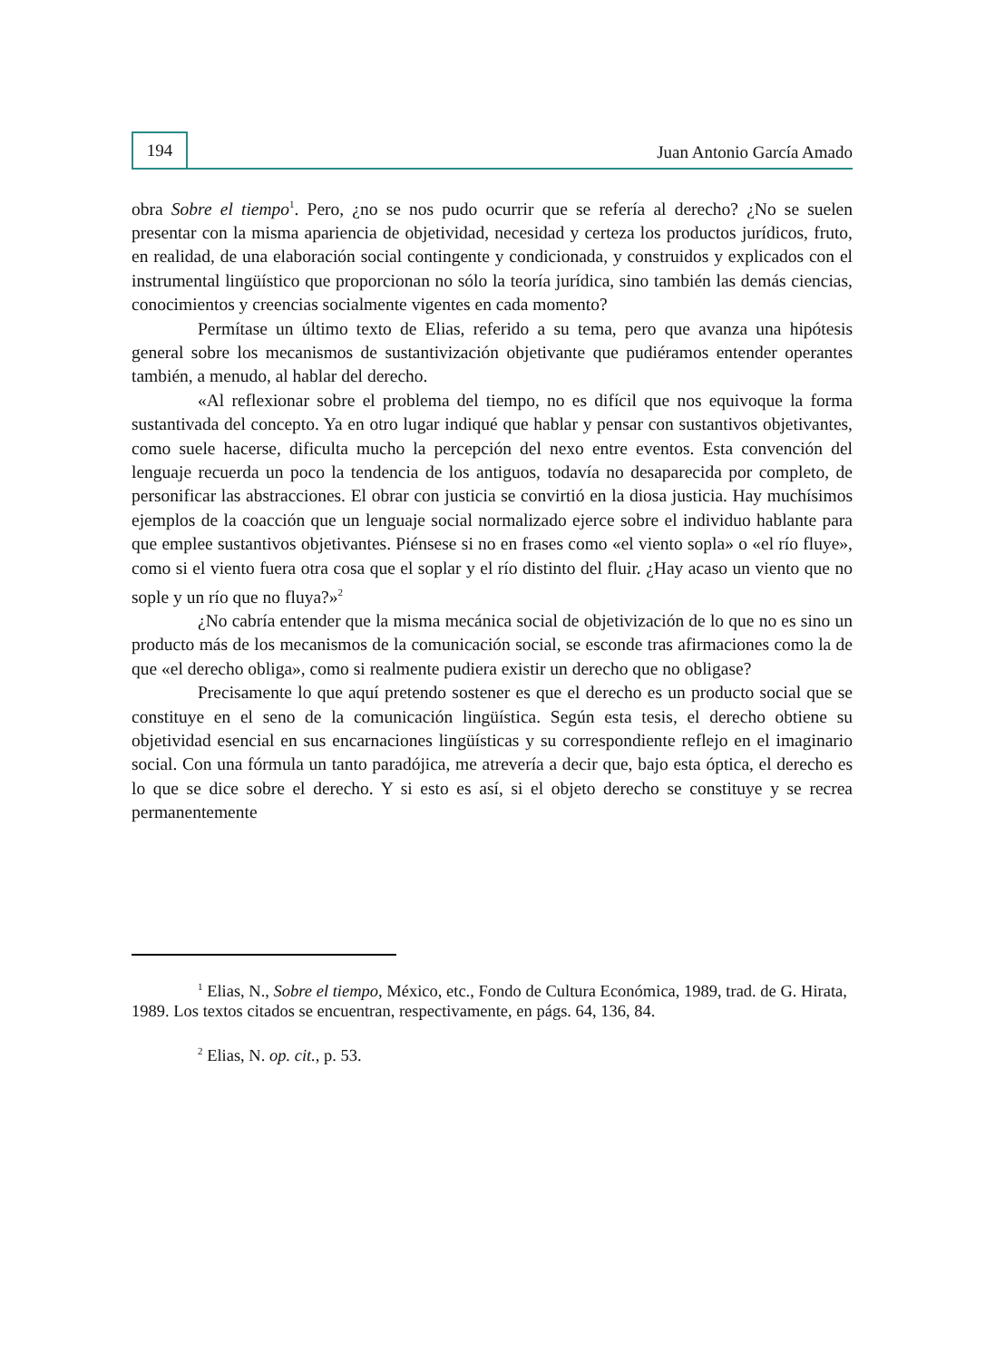194
Juan Antonio García Amado
obra Sobre el tiempo<sup>1</sup>. Pero, ¿no se nos pudo ocurrir que se refería al derecho? ¿No se suelen presentar con la misma apariencia de objetividad, necesidad y certeza los productos jurídicos, fruto, en realidad, de una elaboración social contingente y condicionada, y construidos y explicados con el instrumental lingüístico que proporcionan no sólo la teoría jurídica, sino también las demás ciencias, conocimientos y creencias socialmente vigentes en cada momento?
Permítase un último texto de Elias, referido a su tema, pero que avanza una hipótesis general sobre los mecanismos de sustantivización objetivante que pudiéramos entender operantes también, a menudo, al hablar del derecho.
«Al reflexionar sobre el problema del tiempo, no es difícil que nos equivoque la forma sustantivada del concepto. Ya en otro lugar indiqué que hablar y pensar con sustantivos objetivantes, como suele hacerse, dificulta mucho la percepción del nexo entre eventos. Esta convención del lenguaje recuerda un poco la tendencia de los antiguos, todavía no desaparecida por completo, de personificar las abstracciones. El obrar con justicia se convirtió en la diosa justicia. Hay muchísimos ejemplos de la coacción que un lenguaje social normalizado ejerce sobre el individuo hablante para que emplee sustantivos objetivantes. Piénsese si no en frases como «el viento sopla» o «el río fluye», como si el viento fuera otra cosa que el soplar y el río distinto del fluir. ¿Hay acaso un viento que no sople y un río que no fluya?»<sup>2</sup>
¿No cabría entender que la misma mecánica social de objetivización de lo que no es sino un producto más de los mecanismos de la comunicación social, se esconde tras afirmaciones como la de que «el derecho obliga», como si realmente pudiera existir un derecho que no obligase?
Precisamente lo que aquí pretendo sostener es que el derecho es un producto social que se constituye en el seno de la comunicación lingüística. Según esta tesis, el derecho obtiene su objetividad esencial en sus encarnaciones lingüísticas y su correspondiente reflejo en el imaginario social. Con una fórmula un tanto paradójica, me atrevería a decir que, bajo esta óptica, el derecho es lo que se dice sobre el derecho. Y si esto es así, si el objeto derecho se constituye y se recrea permanentemente
<sup>1</sup> Elias, N., Sobre el tiempo, México, etc., Fondo de Cultura Económica, 1989, trad. de G. Hirata, 1989. Los textos citados se encuentran, respectivamente, en págs. 64, 136, 84.
<sup>2</sup> Elias, N. op. cit., p. 53.